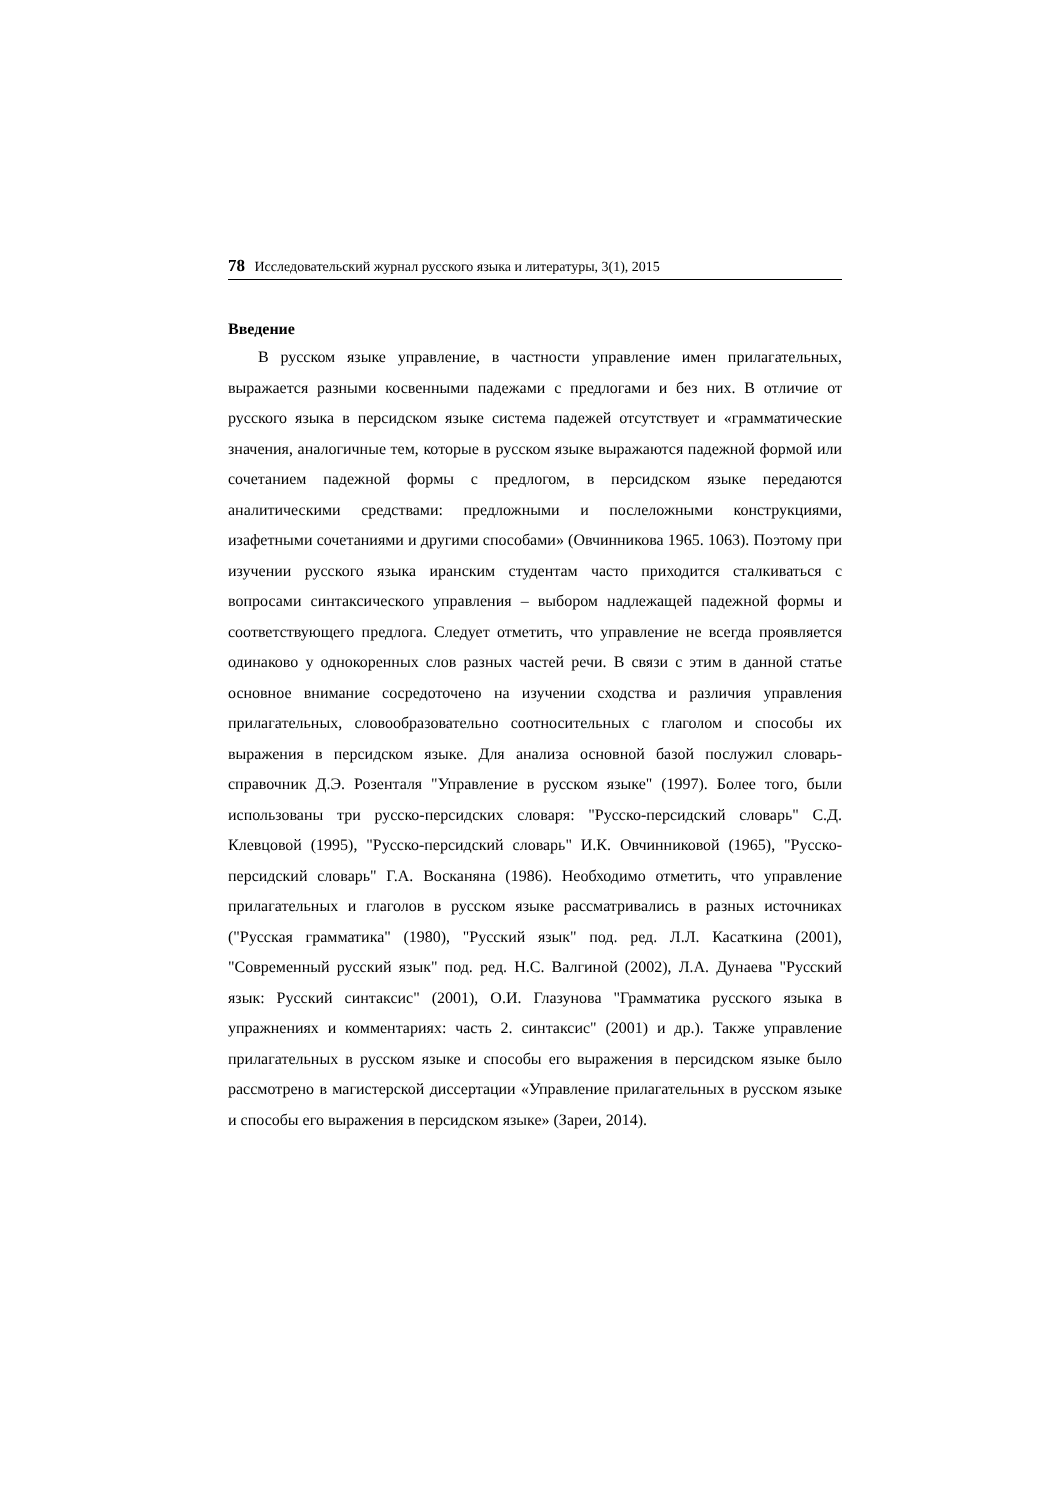78 Исследовательский журнал русского языка и литературы, 3(1), 2015
Введение
В русском языке управление, в частности управление имен прилагательных, выражается разными косвенными падежами с предлогами и без них. В отличие от русского языка в персидском языке система падежей отсутствует и «грамматические значения, аналогичные тем, которые в русском языке выражаются падежной формой или сочетанием падежной формы с предлогом, в персидском языке передаются аналитическими средствами: предложными и послеложными конструкциями, изафетными сочетаниями и другими способами» (Овчинникова 1965. 1063). Поэтому при изучении русского языка иранским студентам часто приходится сталкиваться с вопросами синтаксического управления – выбором надлежащей падежной формы и соответствующего предлога. Следует отметить, что управление не всегда проявляется одинаково у однокоренных слов разных частей речи. В связи с этим в данной статье основное внимание сосредоточено на изучении сходства и различия управления прилагательных, словообразовательно соотносительных с глаголом и способы их выражения в персидском языке. Для анализа основной базой послужил словарь-справочник Д.Э. Розенталя "Управление в русском языке" (1997). Более того, были использованы три русско-персидских словаря: "Русско-персидский словарь" С.Д. Клевцовой (1995), "Русско-персидский словарь" И.К. Овчинниковой (1965), "Русско-персидский словарь" Г.А. Восканяна (1986). Необходимо отметить, что управление прилагательных и глаголов в русском языке рассматривались в разных источниках ("Русская грамматика" (1980), "Русский язык" под. ред. Л.Л. Касаткина (2001), "Современный русский язык" под. ред. Н.С. Валгиной (2002), Л.А. Дунаева "Русский язык: Русский синтаксис" (2001), О.И. Глазунова "Грамматика русского языка в упражнениях и комментариях: часть 2. синтаксис" (2001) и др.). Также управление прилагательных в русском языке и способы его выражения в персидском языке было рассмотрено в магистерской диссертации «Управление прилагательных в русском языке и способы его выражения в персидском языке» (Зареи, 2014).